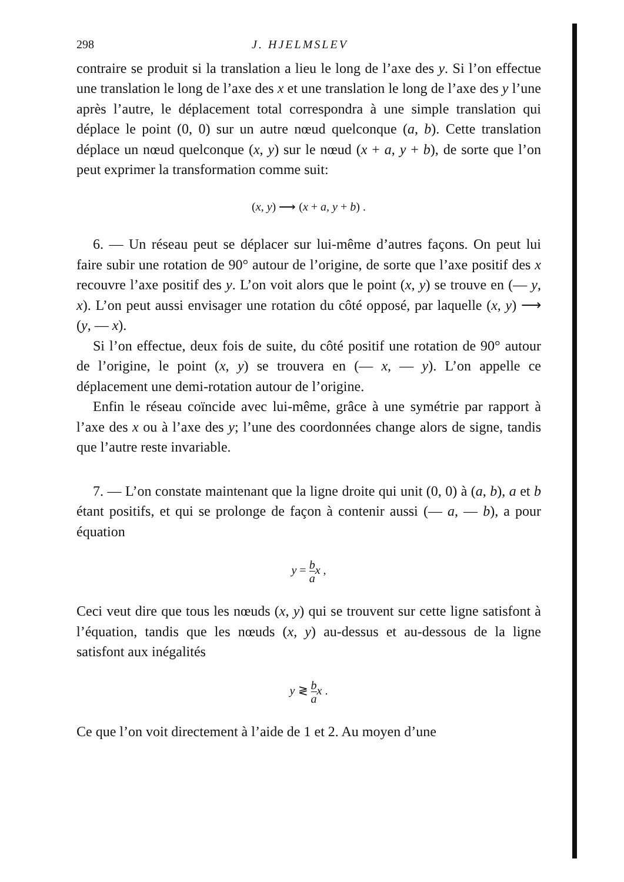298 J. HJELMSLEV
contraire se produit si la translation a lieu le long de l’axe des y. Si l’on effectue une translation le long de l’axe des x et une translation le long de l’axe des y l’une après l’autre, le déplacement total correspondra à une simple translation qui déplace le point (0, 0) sur un autre nœud quelconque (a, b). Cette translation déplace un nœud quelconque (x, y) sur le nœud (x + a, y + b), de sorte que l’on peut exprimer la transformation comme suit:
(x, y) ⟶ (x + a, y + b) .
6. — Un réseau peut se déplacer sur lui-même d’autres façons. On peut lui faire subir une rotation de 90° autour de l’origine, de sorte que l’axe positif des x recouvre l’axe positif des y. L’on voit alors que le point (x, y) se trouve en (— y, x). L’on peut aussi envisager une rotation du côté opposé, par laquelle (x, y) ⟶ (y, — x).
Si l’on effectue, deux fois de suite, du côté positif une rotation de 90° autour de l’origine, le point (x, y) se trouvera en (— x, — y). L’on appelle ce déplacement une demi-rotation autour de l’origine.
Enfin le réseau coïncide avec lui-même, grâce à une symétrie par rapport à l’axe des x ou à l’axe des y; l’une des coordonnées change alors de signe, tandis que l’autre reste invariable.
7. — L’on constate maintenant que la ligne droite qui unit (0, 0) à (a, b), a et b étant positifs, et qui se prolonge de façon à contenir aussi (— a, — b), a pour équation
y = b a x ,
Ceci veut dire que tous les nœuds (x, y) qui se trouvent sur cette ligne satisfont à l’équation, tandis que les nœuds (x, y) au-dessus et au-dessous de la ligne satisfont aux inégalités
y ≷ b a x .
Ce que l’on voit directement à l’aide de 1 et 2. Au moyen d’une